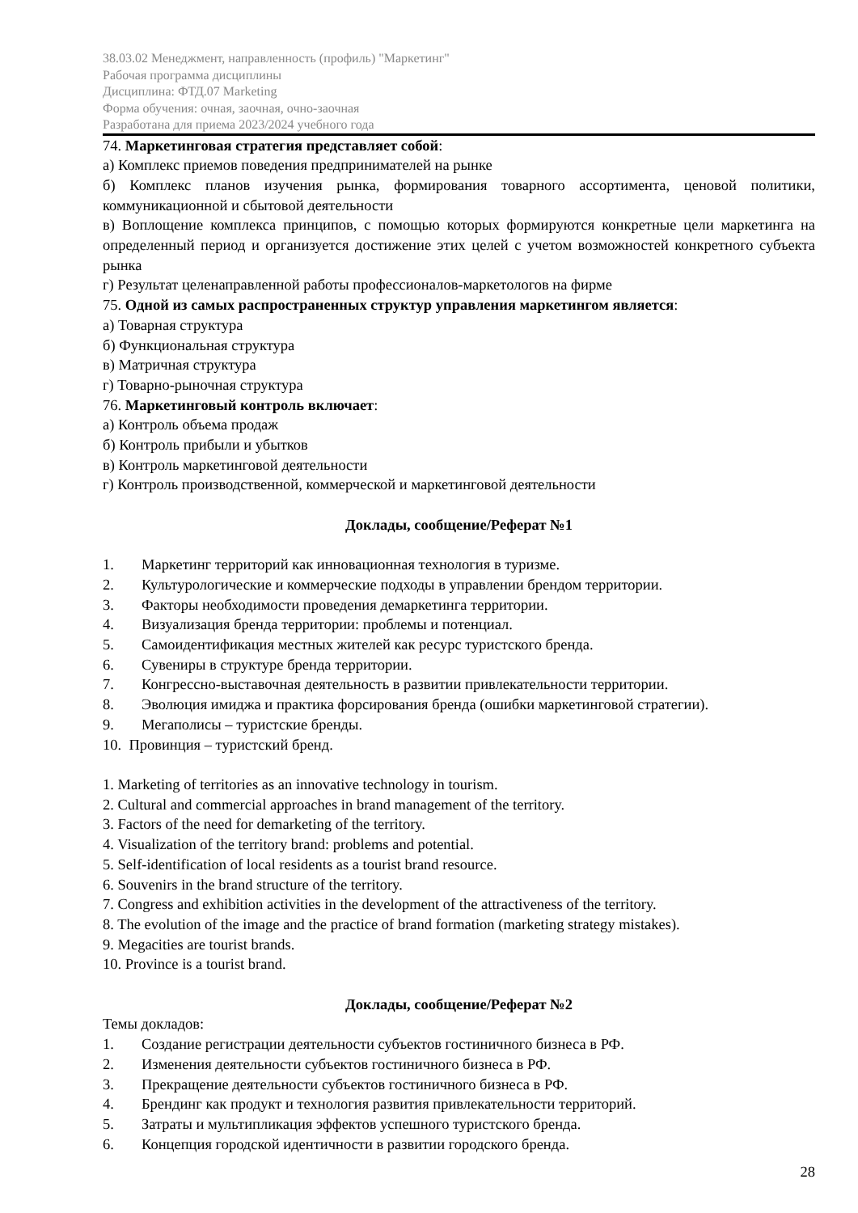38.03.02 Менеджмент, направленность (профиль) "Маркетинг"
Рабочая программа дисциплины
Дисциплина: ФТД.07 Marketing
Форма обучения: очная, заочная, очно-заочная
Разработана для приема 2023/2024 учебного года
74. Маркетинговая стратегия представляет собой:
а) Комплекс приемов поведения предпринимателей на рынке
б) Комплекс планов изучения рынка, формирования товарного ассортимента, ценовой политики, коммуникационной и сбытовой деятельности
в) Воплощение комплекса принципов, с помощью которых формируются конкретные цели маркетинга на определенный период и организуется достижение этих целей с учетом возможностей конкретного субъекта рынка
г) Результат целенаправленной работы профессионалов-маркетологов на фирме
75. Одной из самых распространенных структур управления маркетингом является:
а) Товарная структура
б) Функциональная структура
в) Матричная структура
г) Товарно-рыночная структура
76. Маркетинговый контроль включает:
а) Контроль объема продаж
б) Контроль прибыли и убытков
в) Контроль маркетинговой деятельности
г) Контроль производственной, коммерческой и маркетинговой деятельности
Доклады, сообщение/Реферат №1
1. Маркетинг территорий как инновационная технология в туризме.
2. Культурологические и коммерческие подходы в управлении брендом территории.
3. Факторы необходимости проведения демаркетинга территории.
4. Визуализация бренда территории: проблемы и потенциал.
5. Самоидентификация местных жителей как ресурс туристского бренда.
6. Сувениры в структуре бренда территории.
7. Конгрессно-выставочная деятельность в развитии привлекательности территории.
8. Эволюция имиджа и практика форсирования бренда (ошибки маркетинговой стратегии).
9. Мегаполисы – туристские бренды.
10. Провинция – туристский бренд.
1. Marketing of territories as an innovative technology in tourism.
2. Cultural and commercial approaches in brand management of the territory.
3. Factors of the need for demarketing of the territory.
4. Visualization of the territory brand: problems and potential.
5. Self-identification of local residents as a tourist brand resource.
6. Souvenirs in the brand structure of the territory.
7. Congress and exhibition activities in the development of the attractiveness of the territory.
8. The evolution of the image and the practice of brand formation (marketing strategy mistakes).
9. Megacities are tourist brands.
10. Province is a tourist brand.
Доклады, сообщение/Реферат №2
Темы докладов:
1. Создание регистрации деятельности субъектов гостиничного бизнеса в РФ.
2. Изменения деятельности субъектов гостиничного бизнеса в РФ.
3. Прекращение деятельности субъектов гостиничного бизнеса в РФ.
4. Брендинг как продукт и технология развития привлекательности территорий.
5. Затраты и мультипликация эффектов успешного туристского бренда.
6. Концепция городской идентичности в развитии городского бренда.
28